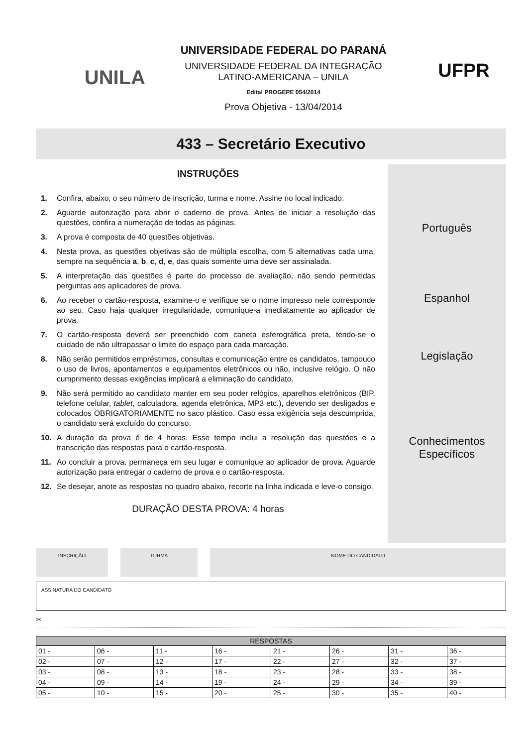UNILA
UNIVERSIDADE FEDERAL DO PARANÁ
UNIVERSIDADE FEDERAL DA INTEGRAÇÃO
LATINO-AMERICANA – UNILA
Edital PROGEPE 054/2014
Prova Objetiva - 13/04/2014
UFPR
433 – Secretário Executivo
INSTRUÇÕES
1. Confira, abaixo, o seu número de inscrição, turma e nome. Assine no local indicado.
2. Aguarde autorização para abrir o caderno de prova. Antes de iniciar a resolução das questões, confira a numeração de todas as páginas.
3. A prova é composta de 40 questões objetivas.
4. Nesta prova, as questões objetivas são de múltipla escolha, com 5 alternativas cada uma, sempre na sequência a, b, c, d, e, das quais somente uma deve ser assinalada.
5. A interpretação das questões é parte do processo de avaliação, não sendo permitidas perguntas aos aplicadores de prova.
6. Ao receber o cartão-resposta, examine-o e verifique se o nome impresso nele corresponde ao seu. Caso haja qualquer irregularidade, comunique-a imediatamente ao aplicador de prova.
7. O cartão-resposta deverá ser preenchido com caneta esferográfica preta, tendo-se o cuidado de não ultrapassar o limite do espaço para cada marcação.
8. Não serão permitidos empréstimos, consultas e comunicação entre os candidatos, tampouco o uso de livros, apontamentos e equipamentos eletrônicos ou não, inclusive relógio. O não cumprimento dessas exigências implicará a eliminação do candidato.
9. Não será permitido ao candidato manter em seu poder relógios, aparelhos eletrônicos (BIP, telefone celular, tablet, calculadora, agenda eletrônica, MP3 etc.), devendo ser desligados e colocados OBRIGATORIAMENTE no saco plástico. Caso essa exigência seja descumprida, o candidato será excluído do concurso.
10. A duração da prova é de 4 horas. Esse tempo inclui a resolução das questões e a transcrição das respostas para o cartão-resposta.
11. Ao concluir a prova, permaneça em seu lugar e comunique ao aplicador de prova. Aguarde autorização para entregar o caderno de prova e o cartão-resposta.
12. Se desejar, anote as respostas no quadro abaixo, recorte na linha indicada e leve-o consigo.
DURAÇÃO DESTA PROVA: 4 horas
Português
Espanhol
Legislação
Conhecimentos
Específicos
INSCRIÇÃO TURMA NOME DO CANDIDATO
ASSINATURA DO CANDIDATO
✂
| RESPOSTAS | | | | | | | |
| --- | --- | --- | --- | --- | --- | --- | --- |
| 01 - | 06 - | 11 - | 16 - | 21 - | 26 - | 31 - | 36 - |
| 02 - | 07 - | 12 - | 17 - | 22 - | 27 - | 32 - | 37 - |
| 03 - | 08 - | 13 - | 18 - | 23 - | 28 - | 33 - | 38 - |
| 04 - | 09 - | 14 - | 19 - | 24 - | 29 - | 34 - | 39 - |
| 05 - | 10 - | 15 - | 20 - | 25 - | 30 - | 35 - | 40 - |